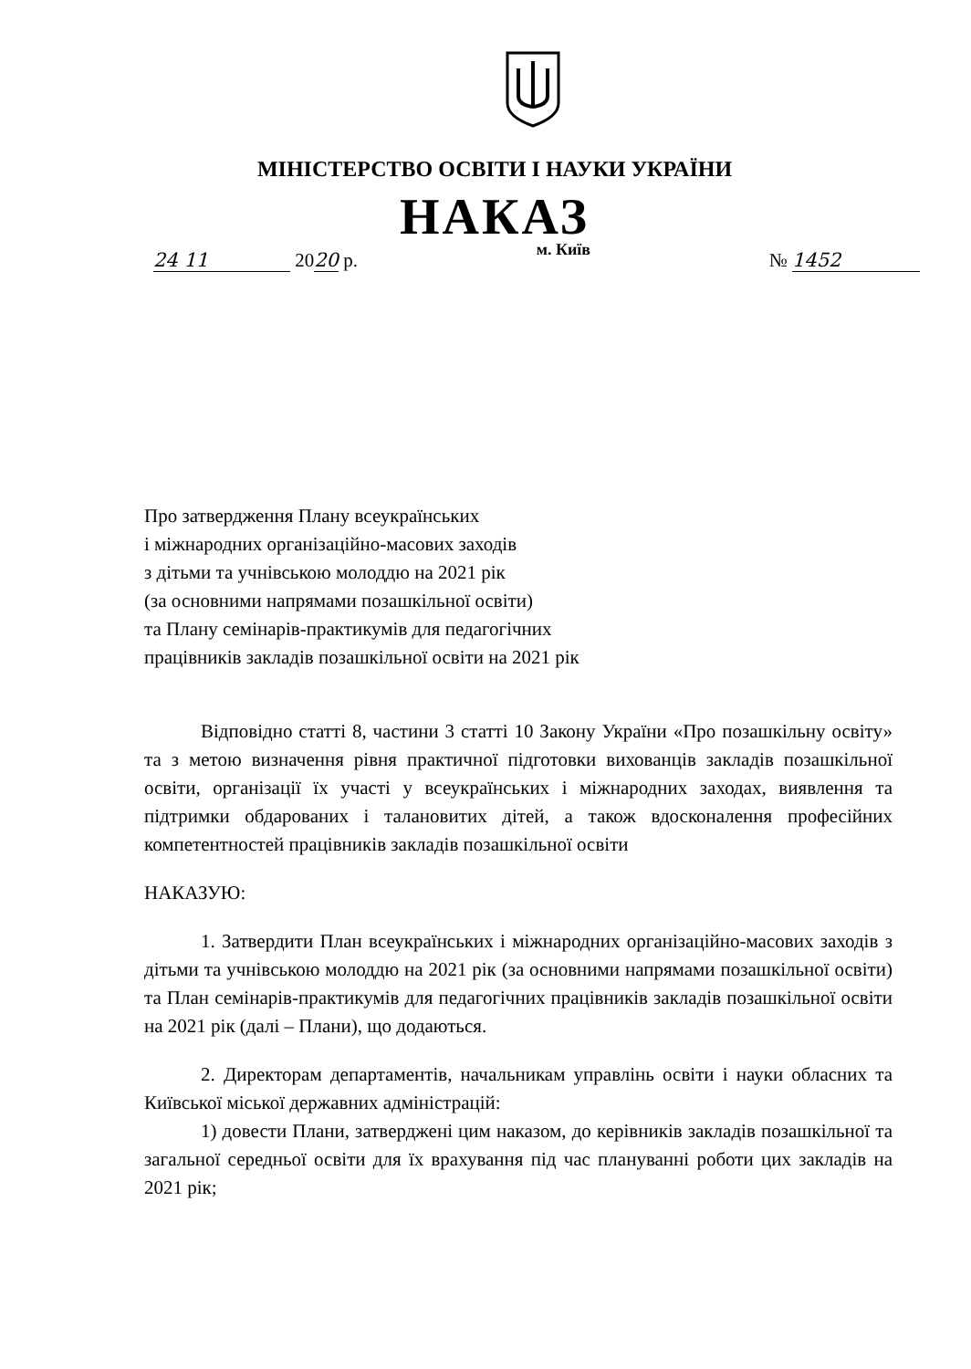МІНІСТЕРСТВО ОСВІТИ І НАУКИ УКРАЇНИ
НАКАЗ
24 11 2020 р.
м. Київ
№ 1452
Про затвердження Плану всеукраїнських
і міжнародних організаційно-масових заходів
з дітьми та учнівською молоддю на 2021 рік
(за основними напрямами позашкільної освіти)
та Плану семінарів-практикумів для педагогічних
працівників закладів позашкільної освіти на 2021 рік
Відповідно статті 8, частини 3 статті 10 Закону України «Про позашкільну освіту» та з метою визначення рівня практичної підготовки вихованців закладів позашкільної освіти, організації їх участі у всеукраїнських і міжнародних заходах, виявлення та підтримки обдарованих і талановитих дітей, а також вдосконалення професійних компетентностей працівників закладів позашкільної освіти
НАКАЗУЮ:
1. Затвердити План всеукраїнських і міжнародних організаційно-масових заходів з дітьми та учнівською молоддю на 2021 рік (за основними напрямами позашкільної освіти) та План семінарів-практикумів для педагогічних працівників закладів позашкільної освіти на 2021 рік (далі – Плани), що додаються.
2. Директорам департаментів, начальникам управлінь освіти і науки обласних та Київської міської державних адміністрацій:
1) довести Плани, затверджені цим наказом, до керівників закладів позашкільної та загальної середньої освіти для їх врахування під час плануванні роботи цих закладів на 2021 рік;